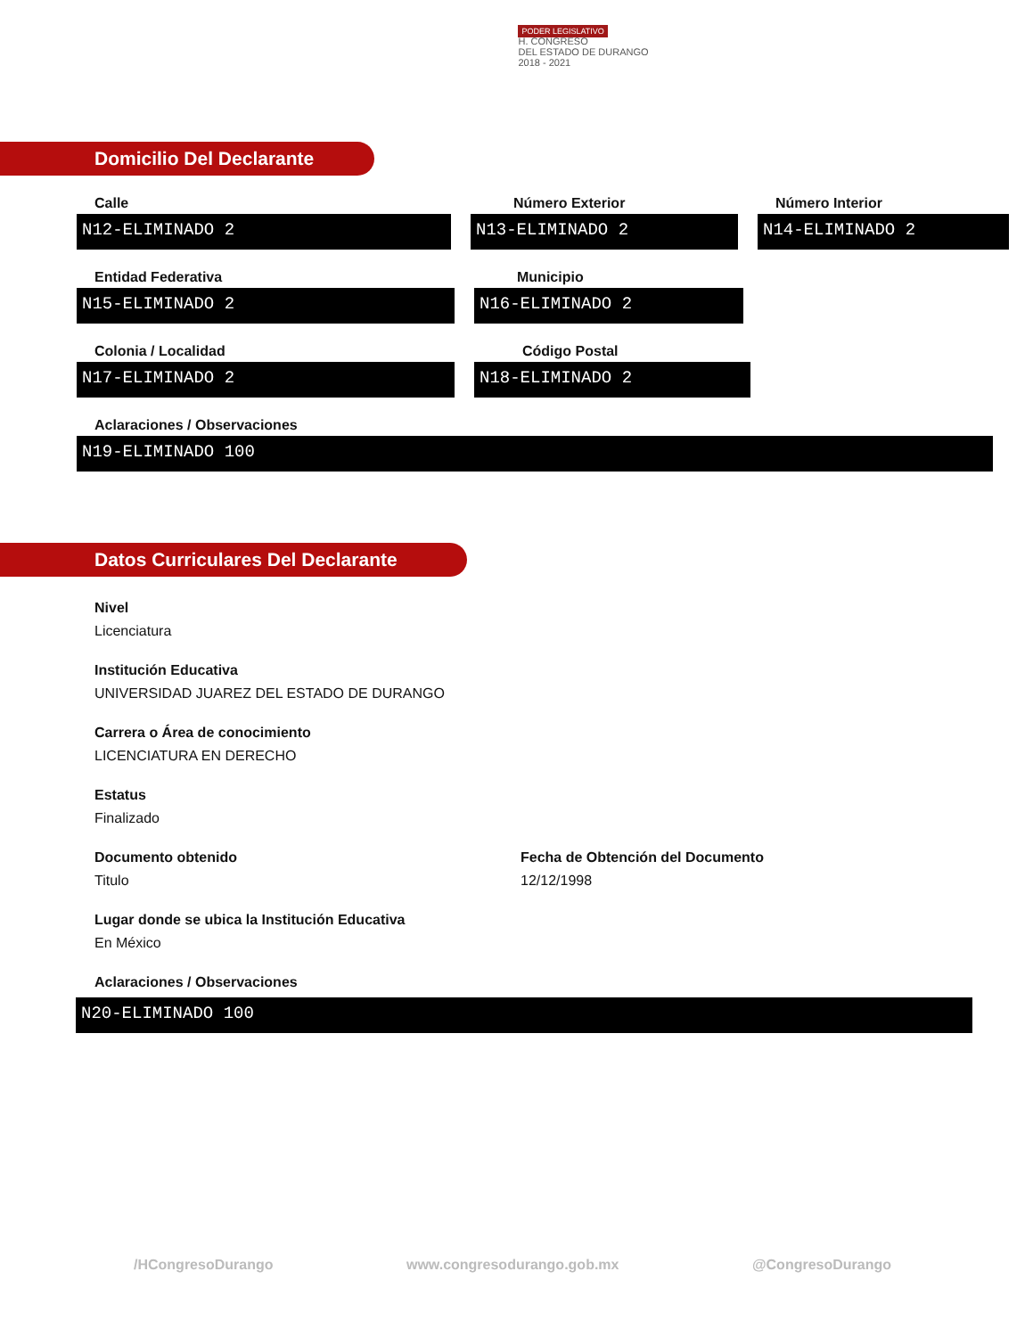PODER LEGISLATIVO
H. CONGRESO
DEL ESTADO DE DURANGO
2018 - 2021
Domicilio Del Declarante
Calle
N12-ELIMINADO 2
Número Exterior
N13-ELIMINADO 2
Número Interior
N14-ELIMINADO 2
Entidad Federativa
N15-ELIMINADO 2
Municipio
N16-ELIMINADO 2
Colonia / Localidad
N17-ELIMINADO 2
Código Postal
N18-ELIMINADO 2
Aclaraciones / Observaciones
N19-ELIMINADO 100
Datos Curriculares Del Declarante
Nivel
Licenciatura
Institución Educativa
UNIVERSIDAD JUAREZ DEL ESTADO DE DURANGO
Carrera o Área de conocimiento
LICENCIATURA EN DERECHO
Estatus
Finalizado
Documento obtenido
Titulo
Fecha de Obtención del Documento
12/12/1998
Lugar donde se ubica la Institución Educativa
En México
Aclaraciones / Observaciones
N20-ELIMINADO 100
/HCongresoDurango www.congresodurango.gob.mx @CongresoDurango